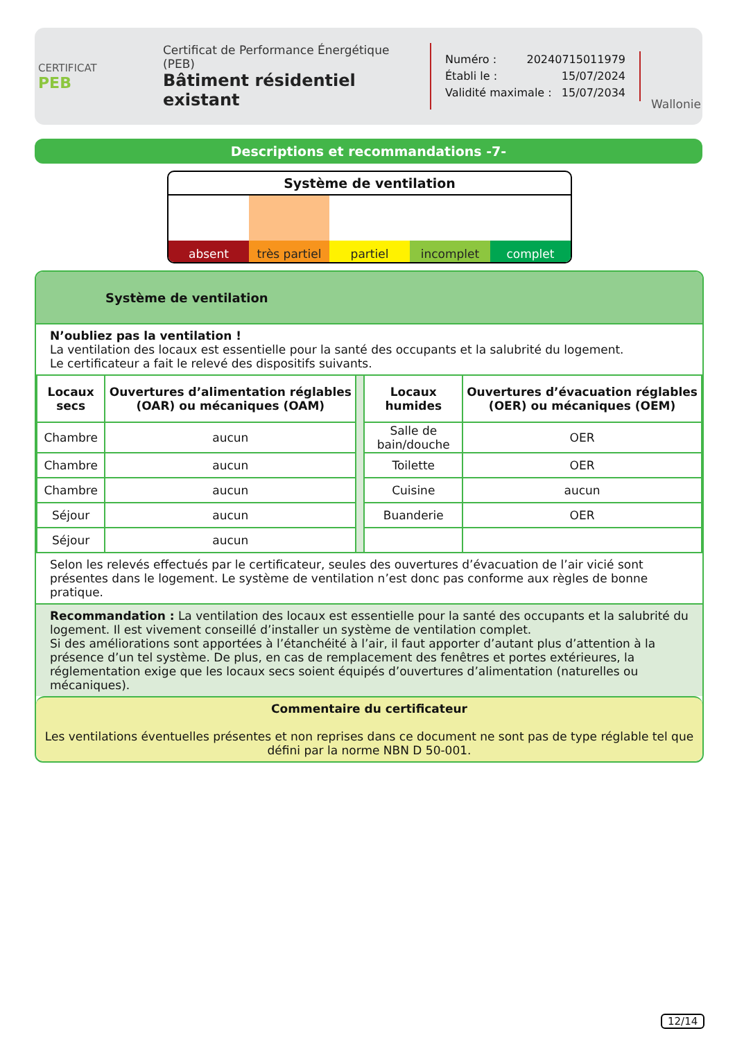CERTIFICAT
PEB
Certificat de Performance Énergétique (PEB)
Bâtiment résidentiel existant
Numéro : 20240715011979
Établi le : 15/07/2024
Validité maximale : 15/07/2034
Wallonie
Descriptions et recommandations -7-
Système de ventilation
absent très partiel partiel incomplet complet
Système de ventilation
N’oubliez pas la ventilation !
La ventilation des locaux est essentielle pour la santé des occupants et la salubrité du logement.
Le certificateur a fait le relevé des dispositifs suivants.
| Locaux secs | Ouvertures d’alimentation réglables (OAR) ou mécaniques (OAM) | | Locaux humides | Ouvertures d’évacuation réglables (OER) ou mécaniques (OEM) |
| Chambre | aucun | | Salle de bain/douche | OER |
| Chambre | aucun | | Toilette | OER |
| Chambre | aucun | | Cuisine | aucun |
| Séjour | aucun | | Buanderie | OER |
| Séjour | aucun | | | |
Selon les relevés effectués par le certificateur, seules des ouvertures d’évacuation de l’air vicié sont présentes dans le logement. Le système de ventilation n’est donc pas conforme aux règles de bonne pratique.
Recommandation : La ventilation des locaux est essentielle pour la santé des occupants et la salubrité du logement. Il est vivement conseillé d’installer un système de ventilation complet.
Si des améliorations sont apportées à l’étanchéité à l’air, il faut apporter d’autant plus d’attention à la présence d’un tel système. De plus, en cas de remplacement des fenêtres et portes extérieures, la réglementation exige que les locaux secs soient équipés d’ouvertures d’alimentation (naturelles ou mécaniques).
Commentaire du certificateur
Les ventilations éventuelles présentes et non reprises dans ce document ne sont pas de type réglable tel que défini par la norme NBN D 50-001.
12/14